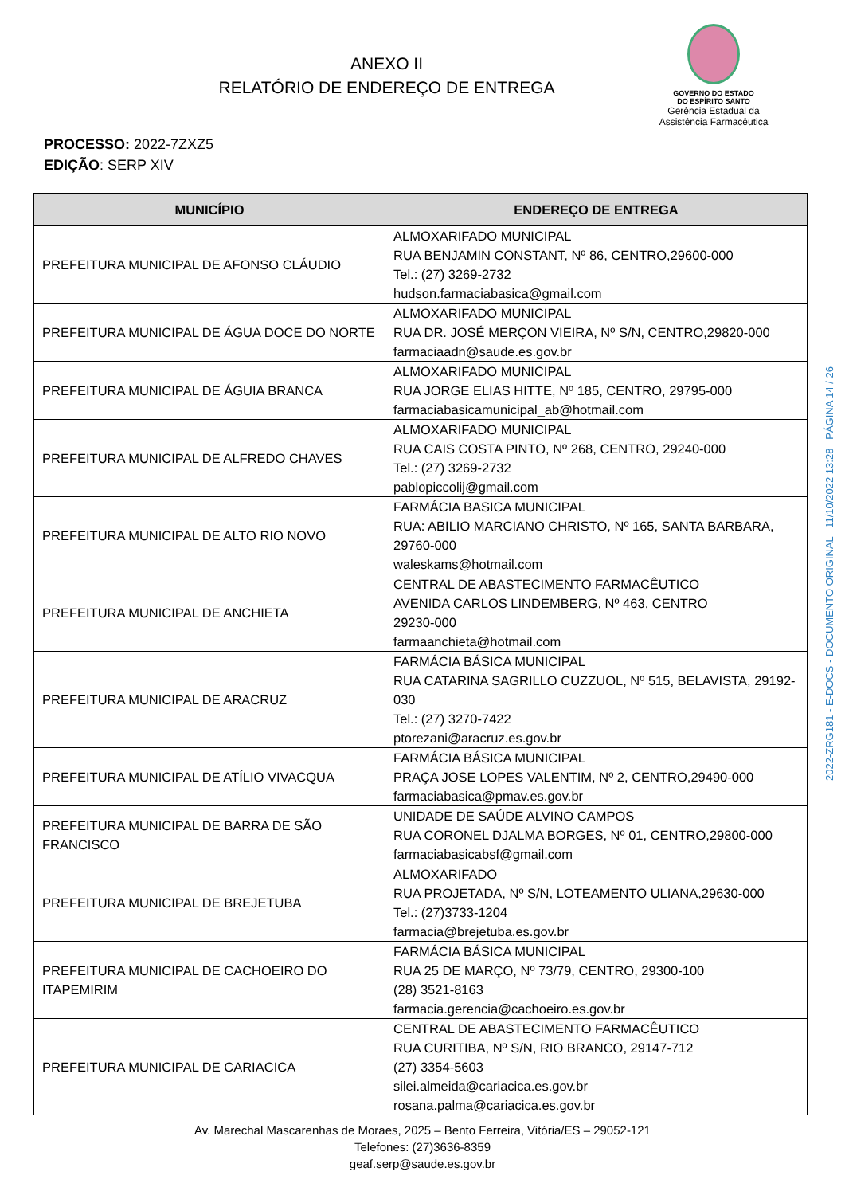ANEXO II
RELATÓRIO DE ENDEREÇO DE ENTREGA
GOVERNO DO ESTADO
DO ESPÍRITO SANTO
Gerência Estadual da
Assistência Farmacêutica
PROCESSO: 2022-7ZXZ5
EDIÇÃO: SERP XIV
| MUNICÍPIO | ENDEREÇO DE ENTREGA |
| --- | --- |
| PREFEITURA MUNICIPAL DE AFONSO CLÁUDIO | ALMOXARIFADO MUNICIPAL RUA BENJAMIN CONSTANT, Nº 86, CENTRO,29600-000 Tel.: (27) 3269-2732 hudson.farmaciabasica@gmail.com |
| PREFEITURA MUNICIPAL DE ÁGUA DOCE DO NORTE | ALMOXARIFADO MUNICIPAL RUA DR. JOSÉ MERÇON VIEIRA, Nº S/N, CENTRO,29820-000 farmaciaadn@saude.es.gov.br |
| PREFEITURA MUNICIPAL DE ÁGUIA BRANCA | ALMOXARIFADO MUNICIPAL RUA JORGE ELIAS HITTE, Nº 185, CENTRO, 29795-000 farmaciabasicamunicipal_ab@hotmail.com |
| PREFEITURA MUNICIPAL DE ALFREDO CHAVES | ALMOXARIFADO MUNICIPAL RUA CAIS COSTA PINTO, Nº 268, CENTRO, 29240-000 Tel.: (27) 3269-2732 pablopiccolij@gmail.com |
| PREFEITURA MUNICIPAL DE ALTO RIO NOVO | FARMÁCIA BASICA MUNICIPAL RUA: ABILIO MARCIANO CHRISTO, Nº 165, SANTA BARBARA, 29760-000 waleskams@hotmail.com |
| PREFEITURA MUNICIPAL DE ANCHIETA | CENTRAL DE ABASTECIMENTO FARMACÊUTICO AVENIDA CARLOS LINDEMBERG, Nº 463, CENTRO 29230-000 farmaanchieta@hotmail.com |
| PREFEITURA MUNICIPAL DE ARACRUZ | FARMÁCIA BÁSICA MUNICIPAL RUA CATARINA SAGRILLO CUZZUOL, Nº 515, BELAVISTA, 29192-030 Tel.: (27) 3270-7422 ptorezani@aracruz.es.gov.br |
| PREFEITURA MUNICIPAL DE ATÍLIO VIVACQUA | FARMÁCIA BÁSICA MUNICIPAL PRAÇA JOSE LOPES VALENTIM, Nº 2, CENTRO,29490-000 farmaciabasica@pmav.es.gov.br |
| PREFEITURA MUNICIPAL DE BARRA DE SÃO FRANCISCO | UNIDADE DE SAÚDE ALVINO CAMPOS RUA CORONEL DJALMA BORGES, Nº 01, CENTRO,29800-000 farmaciabasicabsf@gmail.com |
| PREFEITURA MUNICIPAL DE BREJETUBA | ALMOXARIFADO RUA PROJETADA, Nº S/N, LOTEAMENTO ULIANA,29630-000 Tel.: (27)3733-1204 farmacia@brejetuba.es.gov.br |
| PREFEITURA MUNICIPAL DE CACHOEIRO DO ITAPEMIRIM | FARMÁCIA BÁSICA MUNICIPAL RUA 25 DE MARÇO, Nº 73/79, CENTRO, 29300-100 (28) 3521-8163 farmacia.gerencia@cachoeiro.es.gov.br |
| PREFEITURA MUNICIPAL DE CARIACICA | CENTRAL DE ABASTECIMENTO FARMACÊUTICO RUA CURITIBA, Nº S/N, RIO BRANCO, 29147-712 (27) 3354-5603 silei.almeida@cariacica.es.gov.br rosana.palma@cariacica.es.gov.br |
Av. Marechal Mascarenhas de Moraes, 2025 – Bento Ferreira, Vitória/ES – 29052-121
Telefones: (27)3636-8359
geaf.serp@saude.es.gov.br
2022-ZRG181 - E-DOCS - DOCUMENTO ORIGINAL 11/10/2022 13:28 PÁGINA 14 / 26